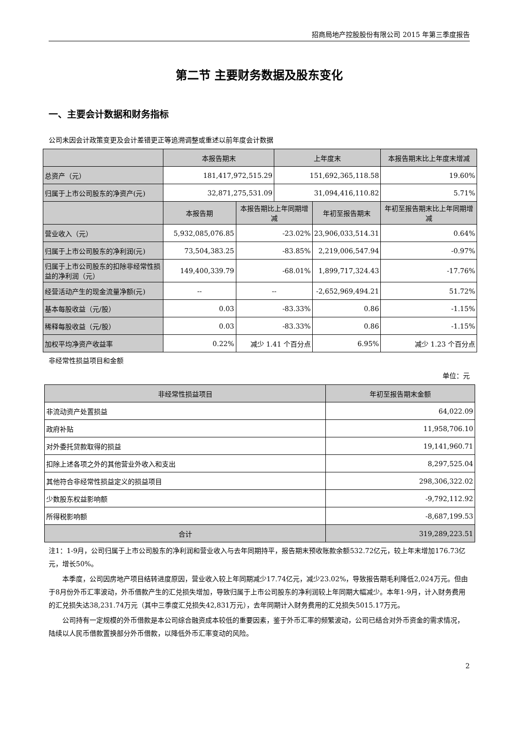招商局地产控股股份有限公司 2015 年第三季度报告
第二节 主要财务数据及股东变化
一、主要会计数据和财务指标
公司未因会计政策变更及会计差错更正等追溯调整或重述以前年度会计数据
| | 本报告期末 | | 上年度末 | | 本报告期末比上年度末增减 |
| --- | --- | --- | --- | --- | --- |
| 总资产（元） | 181,417,972,515.29 | | 151,692,365,118.58 | | 19.60% |
| 归属于上市公司股东的净资产(元) | 32,871,275,531.09 | | 31,094,416,110.82 | | 5.71% |
| | 本报告期 | 本报告期比上年同期增减 | | 年初至报告期末 | 年初至报告期末比上年同期增减 |
| 营业收入（元） | 5,932,085,076.85 | -23.02% | | 23,906,033,514.31 | 0.64% |
| 归属于上市公司股东的净利润(元) | 73,504,383.25 | -83.85% | | 2,219,006,547.94 | -0.97% |
| 归属于上市公司股东的扣除非经常性损益的净利润（元） | 149,400,339.79 | -68.01% | | 1,899,717,324.43 | -17.76% |
| 经营活动产生的现金流量净额(元) | -- | -- | | -2,652,969,494.21 | 51.72% |
| 基本每股收益（元/股） | 0.03 | -83.33% | | 0.86 | -1.15% |
| 稀释每股收益（元/股） | 0.03 | -83.33% | | 0.86 | -1.15% |
| 加权平均净资产收益率 | 0.22% | 减少 1.41 个百分点 | | 6.95% | 减少 1.23 个百分点 |
非经常性损益项目和金额
单位：元
| 非经常性损益项目 | 年初至报告期末金额 |
| --- | --- |
| 非流动资产处置损益 | 64,022.09 |
| 政府补贴 | 11,958,706.10 |
| 对外委托贷款取得的损益 | 19,141,960.71 |
| 扣除上述各项之外的其他营业外收入和支出 | 8,297,525.04 |
| 其他符合非经常性损益定义的损益项目 | 298,306,322.02 |
| 少数股东权益影响额 | -9,792,112.92 |
| 所得税影响额 | -8,687,199.53 |
| 合计 | 319,289,223.51 |
注1：1-9月，公司归属于上市公司股东的净利润和营业收入与去年同期持平，报告期末预收账款余额532.72亿元，较上年末增加176.73亿元，增长50%。
本季度，公司因房地产项目结转进度原因，营业收入较上年同期减少17.74亿元，减少23.02%，导致报告期毛利降低2,024万元。但由于8月份外币汇率波动，外币借款产生的汇兑损失增加，导致归属于上市公司股东的净利润较上年同期大幅减少。本年1-9月，计入财务费用的汇兑损失达38,231.74万元（其中三季度汇兑损失42,831万元），去年同期计入财务费用的汇兑损失5015.17万元。
公司持有一定规模的外币借款是本公司综合融资成本较低的重要因素，鉴于外币汇率的频繁波动，公司已结合对外币资金的需求情况，陆续以人民币借款置换部分外币借款，以降低外币汇率变动的风险。
2